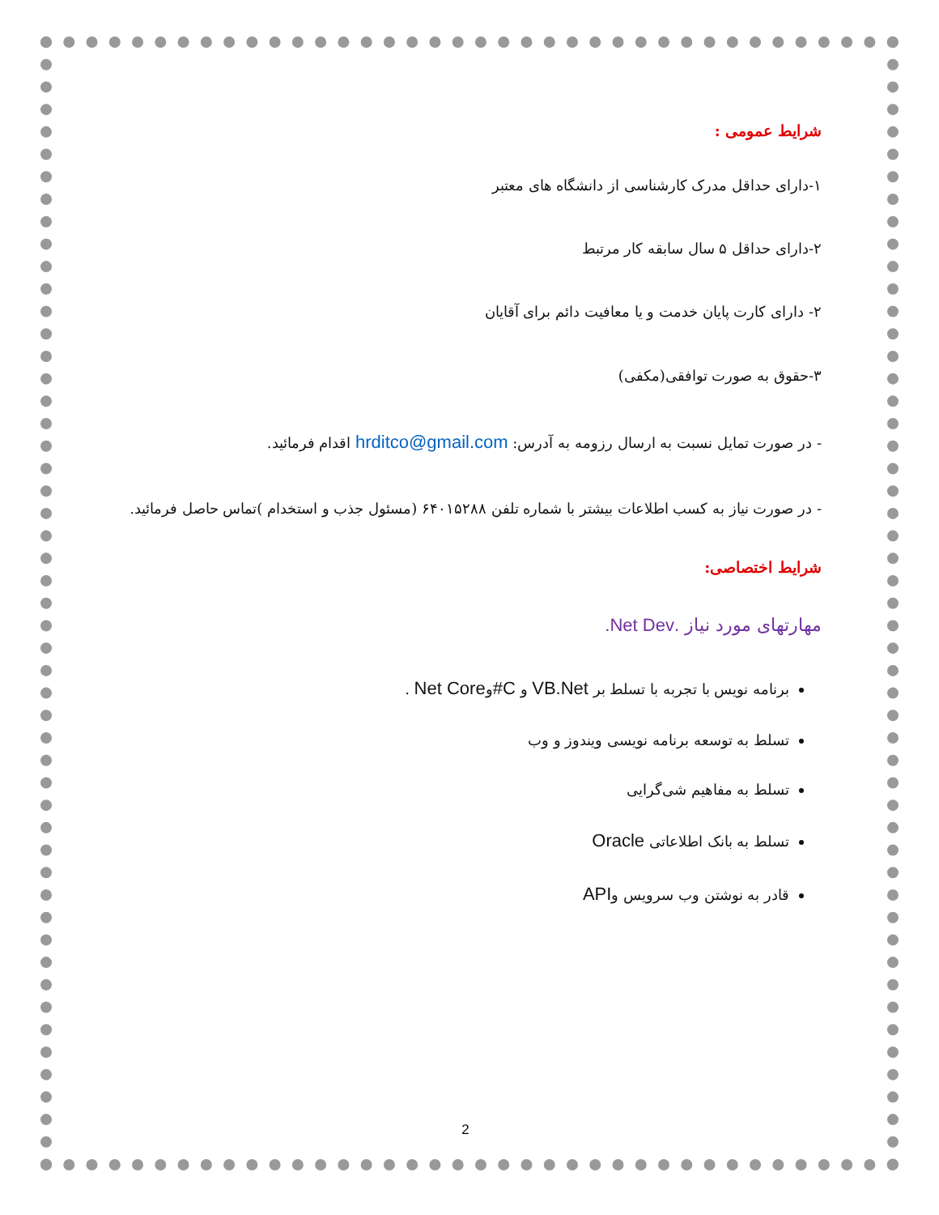شرایط عمومی :
۱-دارای حداقل مدرک کارشناسی از دانشگاه های معتبر
۲-دارای حداقل ۵ سال سابقه کار مرتبط
۲- دارای کارت پایان خدمت و یا معافیت دائم برای آقایان
۳-حقوق به صورت توافقی(مکفی)
- در صورت تمایل نسبت به ارسال رزومه به آدرس: hrditco@gmail.com اقدام فرمائید.
- در صورت نیاز به کسب اطلاعات بیشتر با شماره تلفن ۶۴۰۱۵۲۸۸ (مسئول جذب و استخدام )تماس حاصل فرمائید.
شرایط اختصاصی:
مهارتهای مورد نیاز .Net Dev.
برنامه نویس با تجربه با تسلط بر VB.Net و C#وNet Core .
تسلط به توسعه برنامه نویسی ویندوز و وب
تسلط به مفاهیم شی‌گرایی
تسلط به بانک اطلاعاتی Oracle
قادر به نوشتن وب سرویس وAPI
2